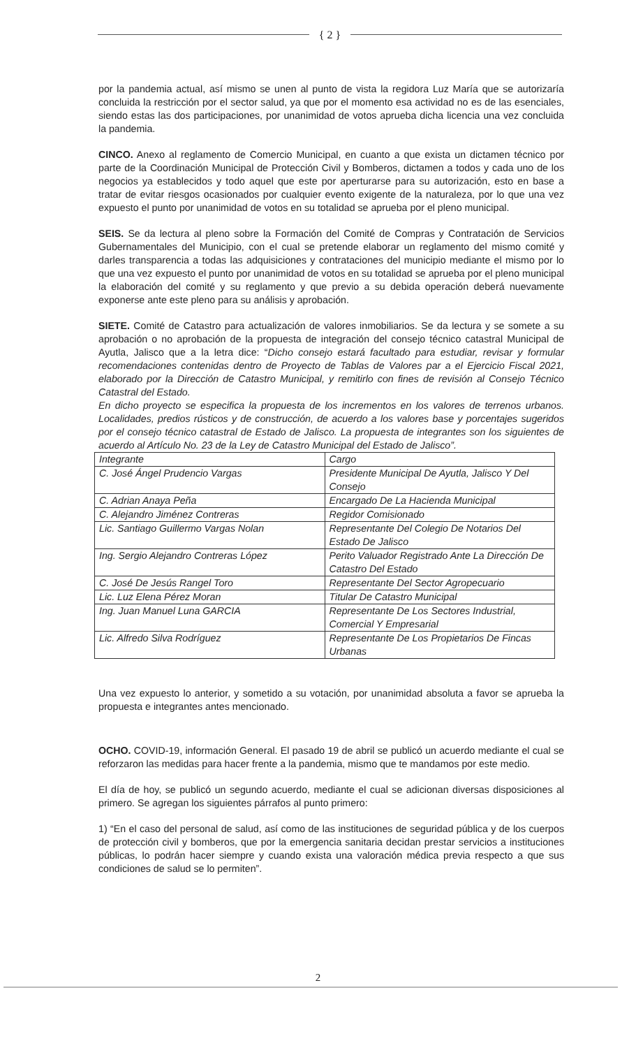{ 2 }
por la pandemia actual, así mismo se unen al punto de vista la regidora Luz María que se autorizaría concluida la restricción por el sector salud, ya que por el momento esa actividad no es de las esenciales, siendo estas las dos participaciones, por unanimidad de votos aprueba dicha licencia una vez concluida la pandemia.
CINCO. Anexo al reglamento de Comercio Municipal, en cuanto a que exista un dictamen técnico por parte de la Coordinación Municipal de Protección Civil y Bomberos, dictamen a todos y cada uno de los negocios ya establecidos y todo aquel que este por aperturarse para su autorización, esto en base a tratar de evitar riesgos ocasionados por cualquier evento exigente de la naturaleza, por lo que una vez expuesto el punto por unanimidad de votos en su totalidad se aprueba por el pleno municipal.
SEIS. Se da lectura al pleno sobre la Formación del Comité de Compras y Contratación de Servicios Gubernamentales del Municipio, con el cual se pretende elaborar un reglamento del mismo comité y darles transparencia a todas las adquisiciones y contrataciones del municipio mediante el mismo por lo que una vez expuesto el punto por unanimidad de votos en su totalidad se aprueba por el pleno municipal la elaboración del comité y su reglamento y que previo a su debida operación deberá nuevamente exponerse ante este pleno para su análisis y aprobación.
SIETE. Comité de Catastro para actualización de valores inmobiliarios. Se da lectura y se somete a su aprobación o no aprobación de la propuesta de integración del consejo técnico catastral Municipal de Ayutla, Jalisco que a la letra dice: “Dicho consejo estará facultado para estudiar, revisar y formular recomendaciones contenidas dentro de Proyecto de Tablas de Valores par a el Ejercicio Fiscal 2021, elaborado por la Dirección de Catastro Municipal, y remitirlo con fines de revisión al Consejo Técnico Catastral del Estado.
En dicho proyecto se especifica la propuesta de los incrementos en los valores de terrenos urbanos. Localidades, predios rústicos y de construcción, de acuerdo a los valores base y porcentajes sugeridos por el consejo técnico catastral de Estado de Jalisco. La propuesta de integrantes son los siguientes de acuerdo al Artículo No. 23 de la Ley de Catastro Municipal del Estado de Jalisco”.
| Integrante | Cargo |
| C. José Ángel Prudencio Vargas | Presidente Municipal De Ayutla, Jalisco Y Del Consejo |
| C. Adrian Anaya Peña | Encargado De La Hacienda Municipal |
| C. Alejandro Jiménez Contreras | Regidor Comisionado |
| Lic. Santiago Guillermo Vargas Nolan | Representante Del Colegio De Notarios Del Estado De Jalisco |
| Ing. Sergio Alejandro Contreras López | Perito Valuador Registrado Ante La Dirección De Catastro Del Estado |
| C. José De Jesús Rangel Toro | Representante Del Sector Agropecuario |
| Lic. Luz Elena Pérez Moran | Titular De Catastro Municipal |
| Ing. Juan Manuel Luna GARCIA | Representante De Los Sectores Industrial, Comercial Y Empresarial |
| Lic. Alfredo Silva Rodríguez | Representante De Los Propietarios De Fincas Urbanas |
Una vez expuesto lo anterior, y sometido a su votación, por unanimidad absoluta a favor se aprueba la propuesta e integrantes antes mencionado.
OCHO. COVID-19, información General. El pasado 19 de abril se publicó un acuerdo mediante el cual se reforzaron las medidas para hacer frente a la pandemia, mismo que te mandamos por este medio.
El día de hoy, se publicó un segundo acuerdo, mediante el cual se adicionan diversas disposiciones al primero. Se agregan los siguientes párrafos al punto primero:
1) “En el caso del personal de salud, así como de las instituciones de seguridad pública y de los cuerpos de protección civil y bomberos, que por la emergencia sanitaria decidan prestar servicios a instituciones públicas, lo podrán hacer siempre y cuando exista una valoración médica previa respecto a que sus condiciones de salud se lo permiten”.
2